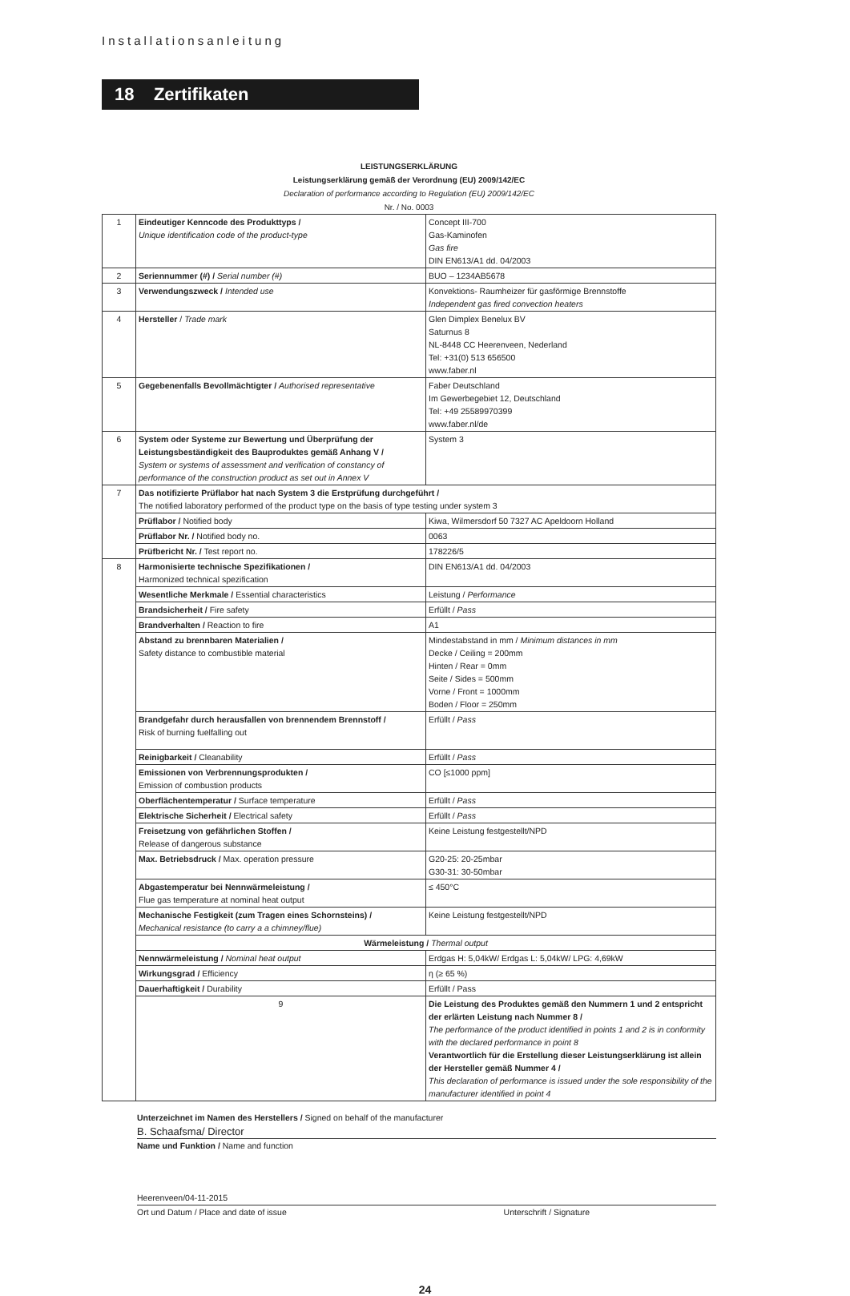Installationsanleitung
18 Zertifikaten
LEISTUNGSERKLÄRUNG
Leistungserklärung gemäß der Verordnung (EU) 2009/142/EC
Declaration of performance according to Regulation (EU) 2009/142/EC
Nr. / No. 0003
| 1 | Eindeutiger Kenncode des Produkttyps / Unique identification code of the product-type | Concept III-700 Gas-Kaminofen Gas fire DIN EN613/A1 dd. 04/2003 |
| 2 | Seriennummer (#) / Serial number (#) | BUO – 1234AB5678 |
| 3 | Verwendungszweck / Intended use | Konvektions- Raumheizer für gasförmige Brennstoffe Independent gas fired convection heaters |
| 4 | Hersteller / Trade mark | Glen Dimplex Benelux BV Saturnus 8 NL-8448 CC Heerenveen, Nederland Tel: +31(0) 513 656500 www.faber.nl |
| 5 | Gegebenenfalls Bevollmächtigter / Authorised representative | Faber Deutschland Im Gewerbegebiet 12, Deutschland Tel: +49 25589970399 www.faber.nl/de |
| 6 | System oder Systeme zur Bewertung und Überprüfung der Leistungsbeständigkeit des Bauproduktes gemäß Anhang V / System or systems of assessment and verification of constancy of performance of the construction product as set out in Annex V | System 3 |
| 7 | Das notifizierte Prüflabor hat nach System 3 die Erstprüfung durchgeführt / The notified laboratory performed of the product type on the basis of type testing under system 3 | |
| | Prüflabor / Notified body | Kiwa, Wilmersdorf 50 7327 AC Apeldoorn Holland |
| | Prüflabor Nr. / Notified body no. | 0063 |
| | Prüfbericht Nr. / Test report no. | 178226/5 |
| 8 | Harmonisierte technische Spezifikationen / Harmonized technical spezification | DIN EN613/A1 dd. 04/2003 |
| | Wesentliche Merkmale / Essential characteristics | Leistung / Performance |
| | Brandsicherheit / Fire safety | Erfüllt / Pass |
| | Brandverhalten / Reaction to fire | A1 |
| | Abstand zu brennbaren Materialien / Safety distance to combustible material | Mindestabstand in mm / Minimum distances in mm Decke / Ceiling = 200mm Hinten / Rear = 0mm Seite / Sides = 500mm Vorne / Front = 1000mm Boden / Floor = 250mm |
| | Brandgefahr durch herausfallen von brennendem Brennstoff / Risk of burning fuelfalling out | Erfüllt / Pass |
| | Reinigbarkeit / Cleanability | Erfüllt / Pass |
| | Emissionen von Verbrennungsprodukten / Emission of combustion products | CO [≤1000 ppm] |
| | Oberflächentemperatur / Surface temperature | Erfüllt / Pass |
| | Elektrische Sicherheit / Electrical safety | Erfüllt / Pass |
| | Freisetzung von gefährlichen Stoffen / Release of dangerous substance | Keine Leistung festgestellt/NPD |
| | Max. Betriebsdruck / Max. operation pressure | G20-25: 20-25mbar G30-31: 30-50mbar |
| | Abgastemperatur bei Nennwärmeleistung / Flue gas temperature at nominal heat output | ≤ 450°C |
| | Mechanische Festigkeit (zum Tragen eines Schornsteins) / Mechanical resistance (to carry a a chimney/flue) | Keine Leistung festgestellt/NPD |
| | Wärmeleistung / Thermal output | |
| | Nennwärmeleistung / Nominal heat output | Erdgas H: 5,04kW/ Erdgas L: 5,04kW/ LPG: 4,69kW |
| | Wirkungsgrad / Efficiency | η (≥ 65 %) |
| | Dauerhaftigkeit / Durability | Erfüllt / Pass |
| | 9 | Die Leistung des Produktes gemäß den Nummern 1 und 2 entspricht der erlärten Leistung nach Nummer 8 / The performance of the product identified in points 1 and 2 is in conformity with the declared performance in point 8 Verantwortlich für die Erstellung dieser Leistungserklärung ist allein der Hersteller gemäß Nummer 4 / This declaration of performance is issued under the sole responsibility of the manufacturer identified in point 4 |
Unterzeichnet im Namen des Herstellers / Signed on behalf of the manufacturer
B. Schaafsma/ Director
Name und Funktion / Name and function
Heerenveen/04-11-2015
Ort und Datum / Place and date of issue Unterschrift / Signature
24